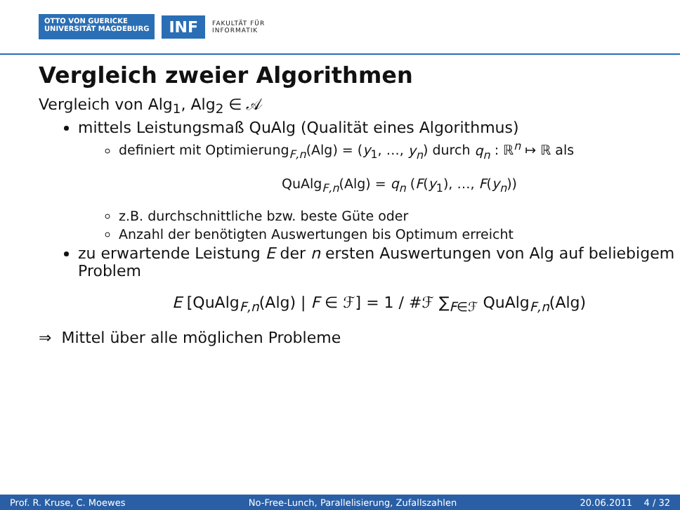OTTO VON GUERICKE
UNIVERSITÄT MAGDEBURG
INF
FAKULTÄT FÜR
INFORMATIK
Vergleich zweier Algorithmen
Vergleich von Alg<sub>1</sub>, Alg<sub>2</sub> ∈ 𝒜
mittels Leistungsmaß QuAlg (Qualität eines Algorithmus)
definiert mit Optimierung<sub>F,n</sub>(Alg) = (y<sub>1</sub>, …, y<sub>n</sub>) durch q<sub>n</sub> : ℝ<sup>n</sup> ↦ ℝ als
QuAlg<sub>F,n</sub>(Alg) = q<sub>n</sub> (F(y<sub>1</sub>), …, F(y<sub>n</sub>))
z.B. durchschnittliche bzw. beste Güte oder
Anzahl der benötigten Auswertungen bis Optimum erreicht
zu erwartende Leistung E der n ersten Auswertungen von Alg auf beliebigem Problem
E [QuAlg<sub>F,n</sub>(Alg) | F ∈ ℱ] = 1 / #ℱ ∑<sub>F∈ℱ</sub> QuAlg<sub>F,n</sub>(Alg)
⇒ Mittel über alle möglichen Probleme
Prof. R. Kruse, C. Moewes No-Free-Lunch, Parallelisierung, Zufallszahlen 20.06.2011 4 / 32